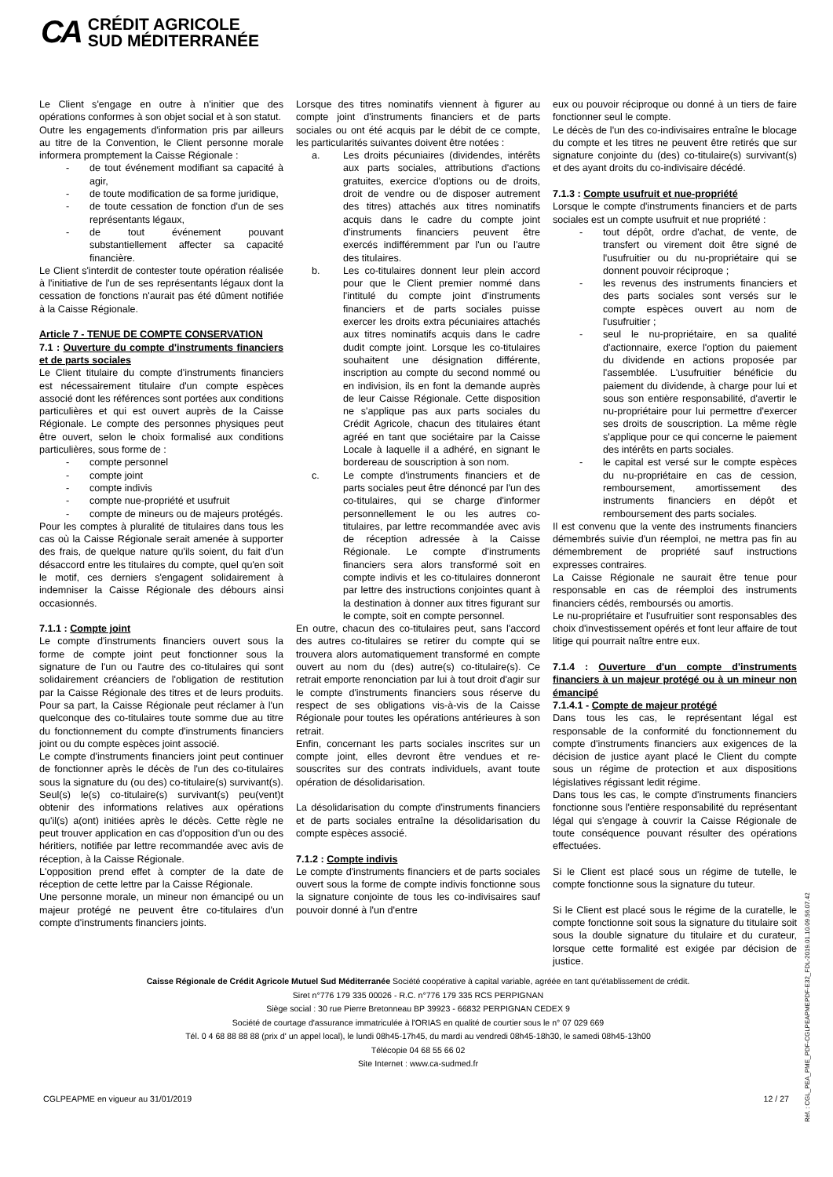CA
CRÉDIT AGRICOLE
SUD MÉDITERRANÉE
Le Client s'engage en outre à n'initier que des opérations conformes à son objet social et à son statut.
Outre les engagements d'information pris par ailleurs au titre de la Convention, le Client personne morale informera promptement la Caisse Régionale :
- de tout événement modifiant sa capacité à agir,
- de toute modification de sa forme juridique,
- de toute cessation de fonction d'un de ses représentants légaux,
- de tout événement pouvant substantiellement affecter sa capacité financière.
Le Client s'interdit de contester toute opération réalisée à l'initiative de l'un de ses représentants légaux dont la cessation de fonctions n'aurait pas été dûment notifiée à la Caisse Régionale.
Article 7 - TENUE DE COMPTE CONSERVATION
7.1 : Ouverture du compte d'instruments financiers et de parts sociales
Le Client titulaire du compte d'instruments financiers est nécessairement titulaire d'un compte espèces associé dont les références sont portées aux conditions particulières et qui est ouvert auprès de la Caisse Régionale. Le compte des personnes physiques peut être ouvert, selon le choix formalisé aux conditions particulières, sous forme de :
- compte personnel
- compte joint
- compte indivis
- compte nue-propriété et usufruit
- compte de mineurs ou de majeurs protégés.
Pour les comptes à pluralité de titulaires dans tous les cas où la Caisse Régionale serait amenée à supporter des frais, de quelque nature qu'ils soient, du fait d'un désaccord entre les titulaires du compte, quel qu'en soit le motif, ces derniers s'engagent solidairement à indemniser la Caisse Régionale des débours ainsi occasionnés.
7.1.1 : Compte joint
Le compte d'instruments financiers ouvert sous la forme de compte joint peut fonctionner sous la signature de l'un ou l'autre des co-titulaires qui sont solidairement créanciers de l'obligation de restitution par la Caisse Régionale des titres et de leurs produits. Pour sa part, la Caisse Régionale peut réclamer à l'un quelconque des co-titulaires toute somme due au titre du fonctionnement du compte d'instruments financiers joint ou du compte espèces joint associé.
Le compte d'instruments financiers joint peut continuer de fonctionner après le décès de l'un des co-titulaires sous la signature du (ou des) co-titulaire(s) survivant(s). Seul(s) le(s) co-titulaire(s) survivant(s) peu(vent)t obtenir des informations relatives aux opérations qu'il(s) a(ont) initiées après le décès. Cette règle ne peut trouver application en cas d'opposition d'un ou des héritiers, notifiée par lettre recommandée avec avis de réception, à la Caisse Régionale.
L'opposition prend effet à compter de la date de réception de cette lettre par la Caisse Régionale.
Une personne morale, un mineur non émancipé ou un majeur protégé ne peuvent être co-titulaires d'un compte d'instruments financiers joints.
Lorsque des titres nominatifs viennent à figurer au compte joint d'instruments financiers et de parts sociales ou ont été acquis par le débit de ce compte, les particularités suivantes doivent être notées :
a. Les droits pécuniaires (dividendes, intérêts aux parts sociales, attributions d'actions gratuites, exercice d'options ou de droits, droit de vendre ou de disposer autrement des titres) attachés aux titres nominatifs acquis dans le cadre du compte joint d'instruments financiers peuvent être exercés indifféremment par l'un ou l'autre des titulaires.
b. Les co-titulaires donnent leur plein accord pour que le Client premier nommé dans l'intitulé du compte joint d'instruments financiers et de parts sociales puisse exercer les droits extra pécuniaires attachés aux titres nominatifs acquis dans le cadre dudit compte joint. Lorsque les co-titulaires souhaitent une désignation différente, inscription au compte du second nommé ou en indivision, ils en font la demande auprès de leur Caisse Régionale. Cette disposition ne s'applique pas aux parts sociales du Crédit Agricole, chacun des titulaires étant agréé en tant que sociétaire par la Caisse Locale à laquelle il a adhéré, en signant le bordereau de souscription à son nom.
c. Le compte d'instruments financiers et de parts sociales peut être dénoncé par l'un des co-titulaires, qui se charge d'informer personnellement le ou les autres co-titulaires, par lettre recommandée avec avis de réception adressée à la Caisse Régionale. Le compte d'instruments financiers sera alors transformé soit en compte indivis et les co-titulaires donneront par lettre des instructions conjointes quant à la destination à donner aux titres figurant sur le compte, soit en compte personnel.
En outre, chacun des co-titulaires peut, sans l'accord des autres co-titulaires se retirer du compte qui se trouvera alors automatiquement transformé en compte ouvert au nom du (des) autre(s) co-titulaire(s). Ce retrait emporte renonciation par lui à tout droit d'agir sur le compte d'instruments financiers sous réserve du respect de ses obligations vis-à-vis de la Caisse Régionale pour toutes les opérations antérieures à son retrait.
Enfin, concernant les parts sociales inscrites sur un compte joint, elles devront être vendues et re-souscrites sur des contrats individuels, avant toute opération de désolidarisation.
La désolidarisation du compte d'instruments financiers et de parts sociales entraîne la désolidarisation du compte espèces associé.
7.1.2 : Compte indivis
Le compte d'instruments financiers et de parts sociales ouvert sous la forme de compte indivis fonctionne sous la signature conjointe de tous les co-indivisaires sauf pouvoir donné à l'un d'entre
eux ou pouvoir réciproque ou donné à un tiers de faire fonctionner seul le compte.
Le décès de l'un des co-indivisaires entraîne le blocage du compte et les titres ne peuvent être retirés que sur signature conjointe du (des) co-titulaire(s) survivant(s) et des ayant droits du co-indivisaire décédé.
7.1.3 : Compte usufruit et nue-propriété
Lorsque le compte d'instruments financiers et de parts sociales est un compte usufruit et nue propriété :
- tout dépôt, ordre d'achat, de vente, de transfert ou virement doit être signé de l'usufruitier ou du nu-propriétaire qui se donnent pouvoir réciproque ;
- les revenus des instruments financiers et des parts sociales sont versés sur le compte espèces ouvert au nom de l'usufruitier ;
- seul le nu-propriétaire, en sa qualité d'actionnaire, exerce l'option du paiement du dividende en actions proposée par l'assemblée. L'usufruitier bénéficie du paiement du dividende, à charge pour lui et sous son entière responsabilité, d'avertir le nu-propriétaire pour lui permettre d'exercer ses droits de souscription. La même règle s'applique pour ce qui concerne le paiement des intérêts en parts sociales.
- le capital est versé sur le compte espèces du nu-propriétaire en cas de cession, remboursement, amortissement des instruments financiers en dépôt et remboursement des parts sociales.
Il est convenu que la vente des instruments financiers démembrés suivie d'un réemploi, ne mettra pas fin au démembrement de propriété sauf instructions expresses contraires.
La Caisse Régionale ne saurait être tenue pour responsable en cas de réemploi des instruments financiers cédés, remboursés ou amortis.
Le nu-propriétaire et l'usufruitier sont responsables des choix d'investissement opérés et font leur affaire de tout litige qui pourrait naître entre eux.
7.1.4 : Ouverture d'un compte d'instruments financiers à un majeur protégé ou à un mineur non émancipé
7.1.4.1 - Compte de majeur protégé
Dans tous les cas, le représentant légal est responsable de la conformité du fonctionnement du compte d'instruments financiers aux exigences de la décision de justice ayant placé le Client du compte sous un régime de protection et aux dispositions législatives régissant ledit régime.
Dans tous les cas, le compte d'instruments financiers fonctionne sous l'entière responsabilité du représentant légal qui s'engage à couvrir la Caisse Régionale de toute conséquence pouvant résulter des opérations effectuées.
Si le Client est placé sous un régime de tutelle, le compte fonctionne sous la signature du tuteur.
Si le Client est placé sous le régime de la curatelle, le compte fonctionne soit sous la signature du titulaire soit sous la double signature du titulaire et du curateur, lorsque cette formalité est exigée par décision de justice.
Caisse Régionale de Crédit Agricole Mutuel Sud Méditerranée Société coopérative à capital variable, agréée en tant qu'établissement de crédit.
Siret n°776 179 335 00026 - R.C. n°776 179 335 RCS PERPIGNAN
Siège social : 30 rue Pierre Bretonneau BP 39923 - 66832 PERPIGNAN CEDEX 9
Société de courtage d'assurance immatriculée à l'ORIAS en qualité de courtier sous le n° 07 029 669
Tél. 0 4 68 88 88 88 (prix d' un appel local), le lundi 08h45-17h45, du mardi au vendredi 08h45-18h30, le samedi 08h45-13h00
Télécopie 04 68 55 66 02
Site Internet : www.ca-sudmed.fr
CGLPEAPME en vigueur au 31/01/2019 12 / 27
Réf. : CGL_PEA_PME_PDF-CGLPEAPMEPDF-E32_FDL-2019.01.10.09.56.07.42